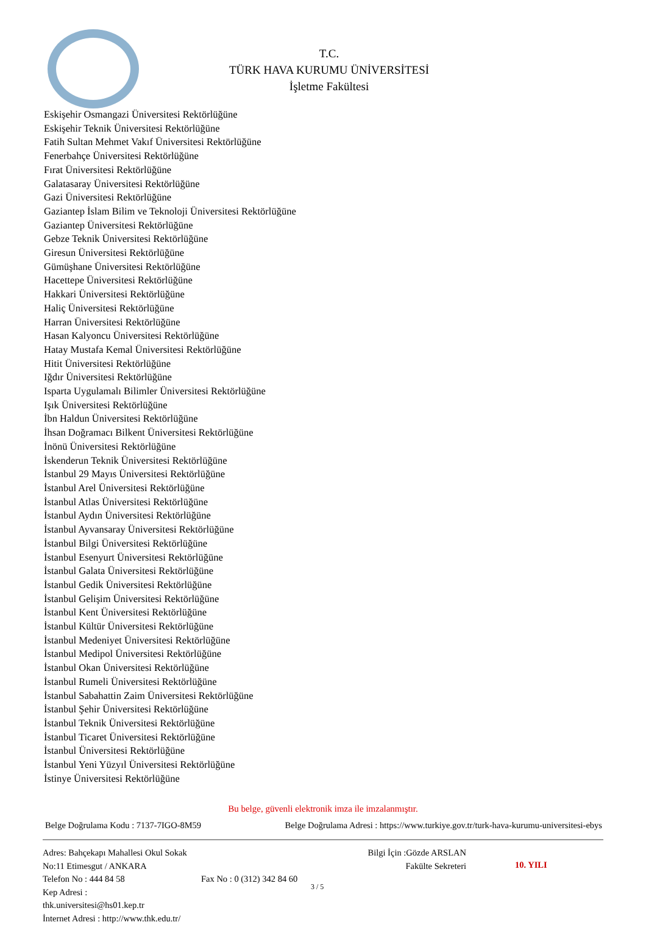T.C.
TÜRK HAVA KURUMU ÜNİVERSİTESİ
İşletme Fakültesi
Eskişehir Osmangazi Üniversitesi Rektörlüğüne
Eskişehir Teknik Üniversitesi Rektörlüğüne
Fatih Sultan Mehmet Vakıf Üniversitesi Rektörlüğüne
Fenerbahçe Üniversitesi Rektörlüğüne
Fırat Üniversitesi Rektörlüğüne
Galatasaray Üniversitesi Rektörlüğüne
Gazi Üniversitesi Rektörlüğüne
Gaziantep İslam Bilim ve Teknoloji Üniversitesi Rektörlüğüne
Gaziantep Üniversitesi Rektörlüğüne
Gebze Teknik Üniversitesi Rektörlüğüne
Giresun Üniversitesi Rektörlüğüne
Gümüşhane Üniversitesi Rektörlüğüne
Hacettepe Üniversitesi Rektörlüğüne
Hakkari Üniversitesi Rektörlüğüne
Haliç Üniversitesi Rektörlüğüne
Harran Üniversitesi Rektörlüğüne
Hasan Kalyoncu Üniversitesi Rektörlüğüne
Hatay Mustafa Kemal Üniversitesi Rektörlüğüne
Hitit Üniversitesi Rektörlüğüne
Iğdır Üniversitesi Rektörlüğüne
Isparta Uygulamalı Bilimler Üniversitesi Rektörlüğüne
Işık Üniversitesi Rektörlüğüne
İbn Haldun Üniversitesi Rektörlüğüne
İhsan Doğramacı Bilkent Üniversitesi Rektörlüğüne
İnönü Üniversitesi Rektörlüğüne
İskenderun Teknik Üniversitesi Rektörlüğüne
İstanbul 29 Mayıs Üniversitesi Rektörlüğüne
İstanbul Arel Üniversitesi Rektörlüğüne
İstanbul Atlas Üniversitesi Rektörlüğüne
İstanbul Aydın Üniversitesi Rektörlüğüne
İstanbul Ayvansaray Üniversitesi Rektörlüğüne
İstanbul Bilgi Üniversitesi Rektörlüğüne
İstanbul Esenyurt Üniversitesi Rektörlüğüne
İstanbul Galata Üniversitesi Rektörlüğüne
İstanbul Gedik Üniversitesi Rektörlüğüne
İstanbul Gelişim Üniversitesi Rektörlüğüne
İstanbul Kent Üniversitesi Rektörlüğüne
İstanbul Kültür Üniversitesi Rektörlüğüne
İstanbul Medeniyet Üniversitesi Rektörlüğüne
İstanbul Medipol Üniversitesi Rektörlüğüne
İstanbul Okan Üniversitesi Rektörlüğüne
İstanbul Rumeli Üniversitesi Rektörlüğüne
İstanbul Sabahattin Zaim Üniversitesi Rektörlüğüne
İstanbul Şehir Üniversitesi Rektörlüğüne
İstanbul Teknik Üniversitesi Rektörlüğüne
İstanbul Ticaret Üniversitesi Rektörlüğüne
İstanbul Üniversitesi Rektörlüğüne
İstanbul Yeni Yüzyıl Üniversitesi Rektörlüğüne
İstinye Üniversitesi Rektörlüğüne
Bu belge, güvenli elektronik imza ile imzalanmıştır.
Belge Doğrulama Kodu : 7137-7IGO-8M59 Belge Doğrulama Adresi : https://www.turkiye.gov.tr/turk-hava-kurumu-universitesi-ebys
Adres: Bahçekapı Mahallesi Okul Sokak No:11 Etimesgut / ANKARA
Telefon No : 444 84 58
Kep Adresi :
thk.universitesi@hs01.kep.tr
İnternet Adresi : http://www.thk.edu.tr/
Fax No : 0 (312) 342 84 60
Bilgi İçin :Gözde ARSLAN
Fakülte Sekreteri
10. YILI
3 / 5